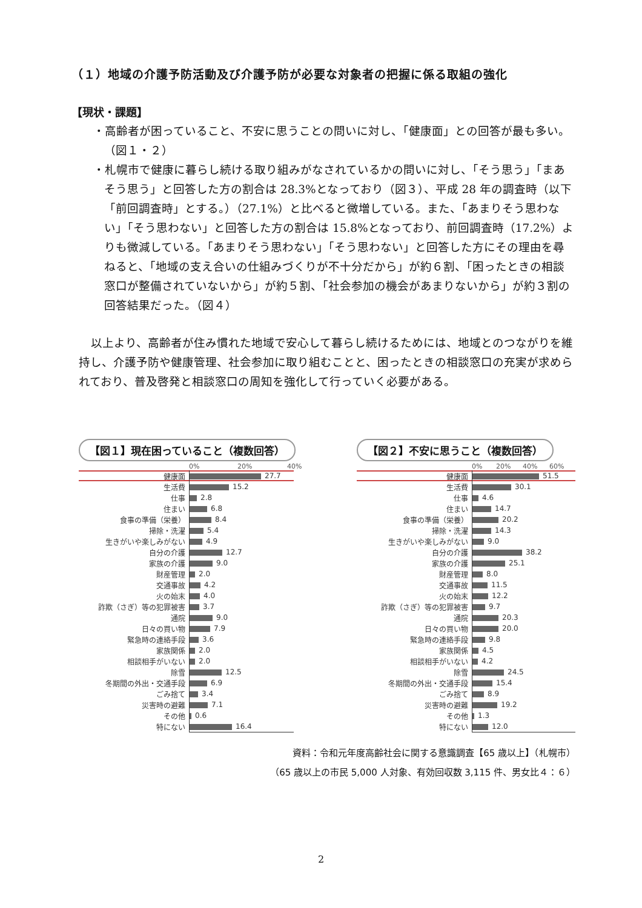（１）地域の介護予防活動及び介護予防が必要な対象者の把握に係る取組の強化
【現状・課題】
・高齢者が困っていること、不安に思うことの問いに対し、「健康面」との回答が最も多い。（図１・２）
・札幌市で健康に暮らし続ける取り組みがなされているかの問いに対し、「そう思う」「まあそう思う」と回答した方の割合は 28.3%となっており（図３）、平成 28 年の調査時（以下「前回調査時」とする。）（27.1%）と比べると微増している。また、「あまりそう思わない」「そう思わない」と回答した方の割合は 15.8%となっており、前回調査時（17.2%）よりも微減している。「あまりそう思わない」「そう思わない」と回答した方にその理由を尋ねると、「地域の支え合いの仕組みづくりが不十分だから」が約６割、「困ったときの相談窓口が整備されていないから」が約５割、「社会参加の機会があまりないから」が約３割の回答結果だった。（図４）
以上より、高齢者が住み慣れた地域で安心して暮らし続けるためには、地域とのつながりを維持し、介護予防や健康管理、社会参加に取り組むことと、困ったときの相談窓口の充実が求められており、普及啓発と相談窓口の周知を強化して行っていく必要がある。
【図１】現在困っていること（複数回答）
0% 20% 40%
| 健康面 | 27.7 |
| 生活費 | 15.2 |
| 仕事 | 2.8 |
| 住まい | 6.8 |
| 食事の準備（栄養） | 8.4 |
| 掃除・洗濯 | 5.4 |
| 生きがいや楽しみがない | 4.9 |
| 自分の介護 | 12.7 |
| 家族の介護 | 9.0 |
| 財産管理 | 2.0 |
| 交通事故 | 4.2 |
| 火の始末 | 4.0 |
| 詐欺（さぎ）等の犯罪被害 | 3.7 |
| 通院 | 9.0 |
| 日々の買い物 | 7.9 |
| 緊急時の連絡手段 | 3.6 |
| 家族関係 | 2.0 |
| 相談相手がいない | 2.0 |
| 除雪 | 12.5 |
| 冬期間の外出・交通手段 | 6.9 |
| ごみ捨て | 3.4 |
| 災害時の避難 | 7.1 |
| その他 | 0.6 |
| 特にない | 16.4 |
【図２】不安に思うこと（複数回答）
0% 20% 40% 60%
| 健康面 | 51.5 |
| 生活費 | 30.1 |
| 仕事 | 4.6 |
| 住まい | 14.7 |
| 食事の準備（栄養） | 20.2 |
| 掃除・洗濯 | 14.3 |
| 生きがいや楽しみがない | 9.0 |
| 自分の介護 | 38.2 |
| 家族の介護 | 25.1 |
| 財産管理 | 8.0 |
| 交通事故 | 11.5 |
| 火の始末 | 12.2 |
| 詐欺（さぎ）等の犯罪被害 | 9.7 |
| 通院 | 20.3 |
| 日々の買い物 | 20.0 |
| 緊急時の連絡手段 | 9.8 |
| 家族関係 | 4.5 |
| 相談相手がいない | 4.2 |
| 除雪 | 24.5 |
| 冬期間の外出・交通手段 | 15.4 |
| ごみ捨て | 8.9 |
| 災害時の避難 | 19.2 |
| その他 | 1.3 |
| 特にない | 12.0 |
資料：令和元年度高齢社会に関する意識調査【65 歳以上】（札幌市）
（65 歳以上の市民 5,000 人対象、有効回収数 3,115 件、男女比４：６）
2